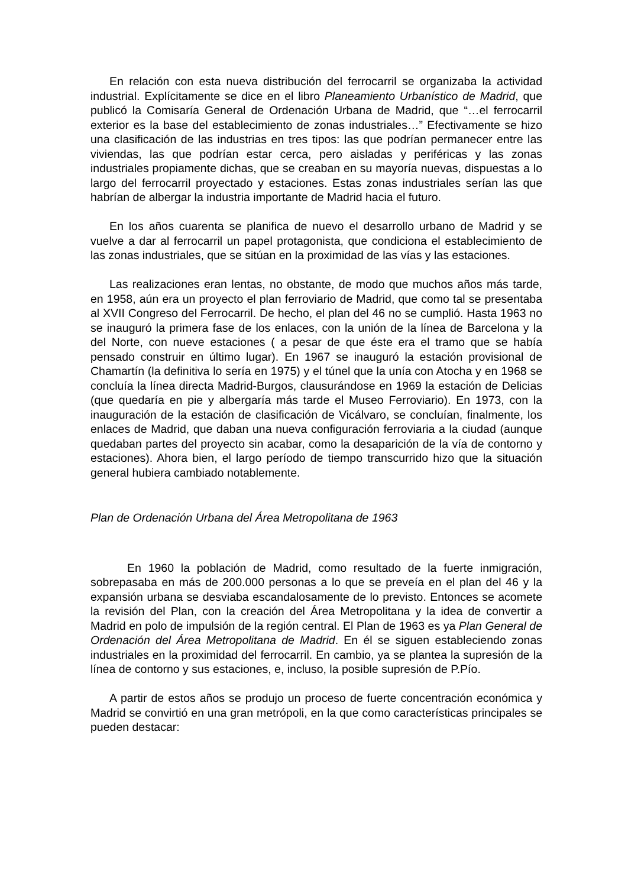En relación con esta nueva distribución del ferrocarril se organizaba la actividad industrial. Explícitamente se dice en el libro Planeamiento Urbanístico de Madrid, que publicó la Comisaría General de Ordenación Urbana de Madrid, que “…el ferrocarril exterior es la base del establecimiento de zonas industriales…” Efectivamente se hizo una clasificación de las industrias en tres tipos: las que podrían permanecer entre las viviendas, las que podrían estar cerca, pero aisladas y periféricas y las zonas industriales propiamente dichas, que se creaban en su mayoría nuevas, dispuestas a lo largo del ferrocarril proyectado y estaciones. Estas zonas industriales serían las que habrían de albergar la industria importante de Madrid hacia el futuro.
En los años cuarenta se planifica de nuevo el desarrollo urbano de Madrid y se vuelve a dar al ferrocarril un papel protagonista, que condiciona el establecimiento de las zonas industriales, que se sitúan en la proximidad de las vías y las estaciones.
Las realizaciones eran lentas, no obstante, de modo que muchos años más tarde, en 1958, aún era un proyecto el plan ferroviario de Madrid, que como tal se presentaba al XVII Congreso del Ferrocarril. De hecho, el plan del 46 no se cumplió. Hasta 1963 no se inauguró la primera fase de los enlaces, con la unión de la línea de Barcelona y la del Norte, con nueve estaciones ( a pesar de que éste era el tramo que se había pensado construir en último lugar). En 1967 se inauguró la estación provisional de Chamartín (la definitiva lo sería en 1975) y el túnel que la unía con Atocha y en 1968 se concluía la línea directa Madrid-Burgos, clausurándose en 1969 la estación de Delicias (que quedaría en pie y albergaría más tarde el Museo Ferroviario). En 1973, con la inauguración de la estación de clasificación de Vicálvaro, se concluían, finalmente, los enlaces de Madrid, que daban una nueva configuración ferroviaria a la ciudad (aunque quedaban partes del proyecto sin acabar, como la desaparición de la vía de contorno y estaciones). Ahora bien, el largo período de tiempo transcurrido hizo que la situación general hubiera cambiado notablemente.
Plan de Ordenación Urbana del Área Metropolitana de 1963
En 1960 la población de Madrid, como resultado de la fuerte inmigración, sobrepasaba en más de 200.000 personas a lo que se preveía en el plan del 46 y la expansión urbana se desviaba escandalosamente de lo previsto. Entonces se acomete la revisión del Plan, con la creación del Área Metropolitana y la idea de convertir a Madrid en polo de impulsión de la región central. El Plan de 1963 es ya Plan General de Ordenación del Área Metropolitana de Madrid. En él se siguen estableciendo zonas industriales en la proximidad del ferrocarril. En cambio, ya se plantea la supresión de la línea de contorno y sus estaciones, e, incluso, la posible supresión de P.Pío.
A partir de estos años se produjo un proceso de fuerte concentración económica y Madrid se convirtió en una gran metrópoli, en la que como características principales se pueden destacar: